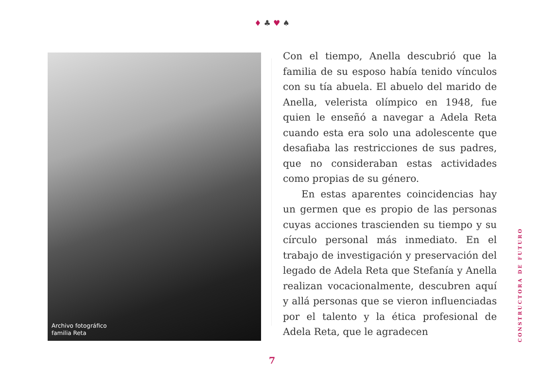♦ ♣ ♥ ♠
Archivo fotográfico
familia Reta
Con el tiempo, Anella descubrió que la familia de su esposo había tenido vínculos con su tía abuela. El abuelo del marido de Anella, velerista olímpico en 1948, fue quien le enseñó a navegar a Adela Reta cuando esta era solo una adolescente que desafiaba las restricciones de sus padres, que no consideraban estas actividades como propias de su género.
En estas aparentes coincidencias hay un germen que es propio de las personas cuyas acciones trascienden su tiempo y su círculo personal más inmediato. En el trabajo de investigación y preservación del legado de Adela Reta que Stefanía y Anella realizan vocacionalmente, descubren aquí y allá personas que se vieron influenciadas por el talento y la ética profesional de Adela Reta, que le agradecen
CONSTRUCTORA DE FUTURO
7